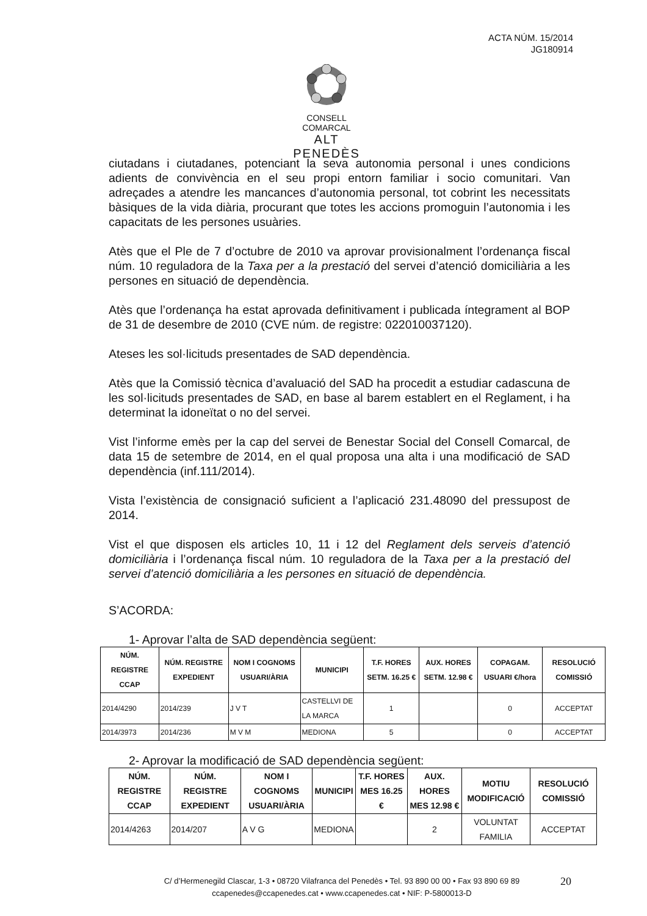ACTA NÚM. 15/2014
JG180914
CONSELL COMARCAL
ALT PENEDÈS
ciutadans i ciutadanes, potenciant la seva autonomia personal i unes condicions adients de convivència en el seu propi entorn familiar i socio comunitari. Van adreçades a atendre les mancances d’autonomia personal, tot cobrint les necessitats bàsiques de la vida diària, procurant que totes les accions promoguin l’autonomia i les capacitats de les persones usuàries.
Atès que el Ple de 7 d’octubre de 2010 va aprovar provisionalment l’ordenança fiscal núm. 10 reguladora de la Taxa per a la prestació del servei d’atenció domiciliària a les persones en situació de dependència.
Atès que l’ordenança ha estat aprovada definitivament i publicada íntegrament al BOP de 31 de desembre de 2010 (CVE núm. de registre: 022010037120).
Ateses les sol·licituds presentades de SAD dependència.
Atès que la Comissió tècnica d’avaluació del SAD ha procedit a estudiar cadascuna de les sol·licituds presentades de SAD, en base al barem establert en el Reglament, i ha determinat la idoneïtat o no del servei.
Vist l’informe emès per la cap del servei de Benestar Social del Consell Comarcal, de data 15 de setembre de 2014, en el qual proposa una alta i una modificació de SAD dependència (inf.111/2014).
Vista l’existència de consignació suficient a l’aplicació 231.48090 del pressupost de 2014.
Vist el que disposen els articles 10, 11 i 12 del Reglament dels serveis d’atenció domiciliària i l’ordenança fiscal núm. 10 reguladora de la Taxa per a la prestació del servei d’atenció domiciliària a les persones en situació de dependència.
S’ACORDA:
1- Aprovar l’alta de SAD dependència següent:
| NÚM. REGISTRE CCAP | NÚM. REGISTRE EXPEDIENT | NOM I COGNOMS USUARI/ÀRIA | MUNICIPI | T.F. HORES SETM. 16.25 € | AUX. HORES SETM. 12.98 € | COPAGAM. USUARI €/hora | RESOLUCIÓ COMISSIÓ |
| --- | --- | --- | --- | --- | --- | --- | --- |
| 2014/4290 | 2014/239 | J V T | CASTELLVI DE LA MARCA | 1 | | 0 | ACCEPTAT |
| 2014/3973 | 2014/236 | M V M | MEDIONA | 5 | | 0 | ACCEPTAT |
2- Aprovar la modificació de SAD dependència següent:
| NÚM. REGISTRE CCAP | NÚM. REGISTRE EXPEDIENT | NOM I COGNOMS USUARI/ÀRIA | MUNICIPI | T.F. HORES MES 16.25 € | AUX. HORES MES 12.98 € | MOTIU MODIFICACIÓ | RESOLUCIÓ COMISSIÓ |
| --- | --- | --- | --- | --- | --- | --- | --- |
| 2014/4263 | 2014/207 | A V G | MEDIONA | | 2 | VOLUNTAT FAMILIA | ACCEPTAT |
C/ d’Hermenegild Clascar, 1-3 • 08720 Vilafranca del Penedès • Tel. 93 890 00 00 • Fax 93 890 69 89
ccapenedes@ccapenedes.cat • www.ccapenedes.cat • NIF: P-5800013-D
20